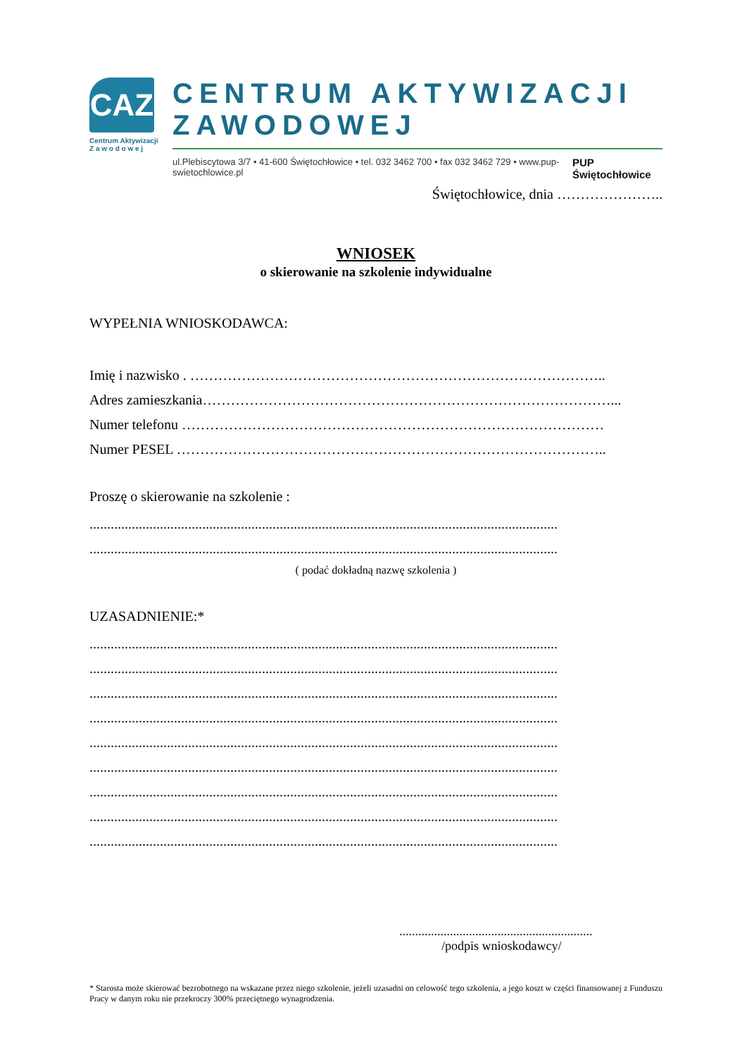CAZ
Centrum Aktywizacji
Z a w o d o w e j
CENTRUM AKTYWIZACJI ZAWODOWEJ
ul.Plebiscytowa 3/7 • 41-600 Świętochłowice • tel. 032 3462 700 • fax 032 3462 729 • www.pup-swietochlowice.pl PUP Świętochłowice
Świętochłowice, dnia …………………..
WNIOSEK
o skierowanie na szkolenie indywidualne
WYPEŁNIA WNIOSKODAWCA:
Imię i nazwisko . ……………………………………………………………………………..
Adres zamieszkania……………………………………………………………………………...
Numer telefonu ………………………………………………………………………………
Numer PESEL ………………………………………………………………………………..
Proszę o skierowanie na szkolenie :
.....................................................................................................................................
.....................................................................................................................................
( podać dokładną nazwę szkolenia )
UZASADNIENIE:*
.....................................................................................................................................
.....................................................................................................................................
.....................................................................................................................................
.....................................................................................................................................
.....................................................................................................................................
.....................................................................................................................................
.....................................................................................................................................
.....................................................................................................................................
.....................................................................................................................................
.............................................................
/podpis wnioskodawcy/
* Starosta może skierować bezrobotnego na wskazane przez niego szkolenie, jeżeli uzasadni on celowość tego szkolenia, a jego koszt w części finansowanej z Funduszu Pracy w danym roku nie przekroczy 300% przeciętnego wynagrodzenia.